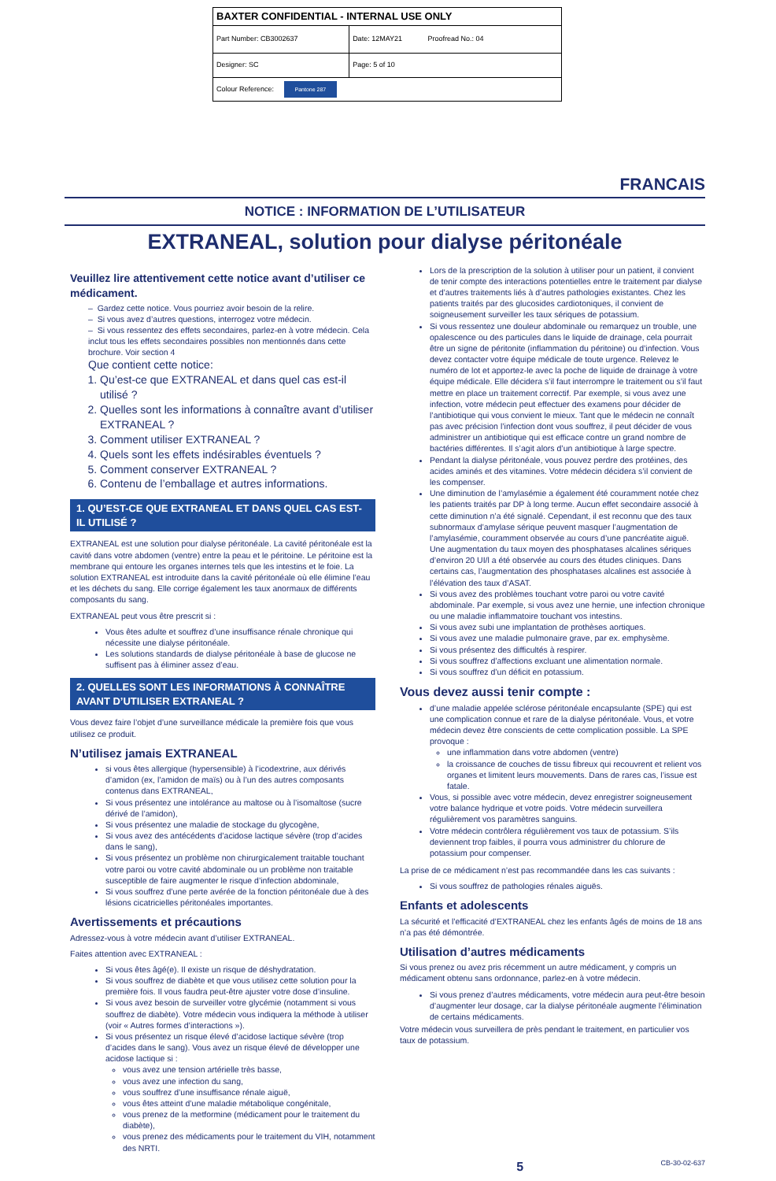| BAXTER CONFIDENTIAL - INTERNAL USE ONLY | |
| Part Number: CB3002637 | Date: 12MAY21 Proofread No.: 04 |
| Designer: SC | Page: 5 of 10 |
| Colour Reference: Pantone 287 | |
FRANCAIS
NOTICE : INFORMATION DE L’UTILISATEUR
EXTRANEAL, solution pour dialyse péritonéale
Veuillez lire attentivement cette notice avant d’utiliser ce médicament.
– Gardez cette notice. Vous pourriez avoir besoin de la relire.
– Si vous avez d’autres questions, interrogez votre médecin.
– Si vous ressentez des effets secondaires, parlez-en à votre médecin. Cela inclut tous les effets secondaires possibles non mentionnés dans cette brochure. Voir section 4
Que contient cette notice:
1. Qu’est-ce que EXTRANEAL et dans quel cas est-il utilisé ?
2. Quelles sont les informations à connaître avant d’utiliser EXTRANEAL ?
3. Comment utiliser EXTRANEAL ?
4. Quels sont les effets indésirables éventuels ?
5. Comment conserver EXTRANEAL ?
6. Contenu de l’emballage et autres informations.
1. QU’EST-CE QUE EXTRANEAL ET DANS QUEL CAS EST-IL UTILISÉ ?
EXTRANEAL est une solution pour dialyse péritonéale. La cavité péritonéale est la cavité dans votre abdomen (ventre) entre la peau et le péritoine. Le péritoine est la membrane qui entoure les organes internes tels que les intestins et le foie. La solution EXTRANEAL est introduite dans la cavité péritonéale où elle élimine l’eau et les déchets du sang. Elle corrige également les taux anormaux de différents composants du sang.
EXTRANEAL peut vous être prescrit si :
Vous êtes adulte et souffrez d’une insuffisance rénale chronique qui nécessite une dialyse péritonéale.
Les solutions standards de dialyse péritonéale à base de glucose ne suffisent pas à éliminer assez d’eau.
2. QUELLES SONT LES INFORMATIONS À CONNAÎTRE AVANT D’UTILISER EXTRANEAL ?
Vous devez faire l’objet d’une surveillance médicale la première fois que vous utilisez ce produit.
N’utilisez jamais EXTRANEAL
si vous êtes allergique (hypersensible) à l’icodextrine, aux dérivés d’amidon (ex, l’amidon de maïs) ou à l’un des autres composants contenus dans EXTRANEAL,
Si vous présentez une intolérance au maltose ou à l’isomaltose (sucre dérivé de l’amidon),
Si vous présentez une maladie de stockage du glycogène,
Si vous avez des antécédents d’acidose lactique sévère (trop d’acides dans le sang),
Si vous présentez un problème non chirurgicalement traitable touchant votre paroi ou votre cavité abdominale ou un problème non traitable susceptible de faire augmenter le risque d’infection abdominale,
Si vous souffrez d’une perte avérée de la fonction péritonéale due à des lésions cicatricielles péritonéales importantes.
Avertissements et précautions
Adressez-vous à votre médecin avant d’utiliser EXTRANEAL.
Faites attention avec EXTRANEAL :
Si vous êtes âgé(e). Il existe un risque de déshydratation.
Si vous souffrez de diabète et que vous utilisez cette solution pour la première fois. Il vous faudra peut-être ajuster votre dose d’insuline.
Si vous avez besoin de surveiller votre glycémie (notamment si vous souffrez de diabète). Votre médecin vous indiquera la méthode à utiliser (voir « Autres formes d’interactions »).
Si vous présentez un risque élevé d’acidose lactique sévère (trop d’acides dans le sang). Vous avez un risque élevé de développer une acidose lactique si :
vous avez une tension artérielle très basse,
vous avez une infection du sang,
vous souffrez d’une insuffisance rénale aiguë,
vous êtes atteint d’une maladie métabolique congénitale,
vous prenez de la metformine (médicament pour le traitement du diabète),
vous prenez des médicaments pour le traitement du VIH, notamment des NRTI.
Lors de la prescription de la solution à utiliser pour un patient, il convient de tenir compte des interactions potentielles entre le traitement par dialyse et d’autres traitements liés à d’autres pathologies existantes. Chez les patients traités par des glucosides cardiotoniques, il convient de soigneusement surveiller les taux sériques de potassium.
Si vous ressentez une douleur abdominale ou remarquez un trouble, une opalescence ou des particules dans le liquide de drainage, cela pourrait être un signe de péritonite (inflammation du péritoine) ou d’infection. Vous devez contacter votre équipe médicale de toute urgence. Relevez le numéro de lot et apportez-le avec la poche de liquide de drainage à votre équipe médicale. Elle décidera s’il faut interrompre le traitement ou s’il faut mettre en place un traitement correctif. Par exemple, si vous avez une infection, votre médecin peut effectuer des examens pour décider de l’antibiotique qui vous convient le mieux. Tant que le médecin ne connaît pas avec précision l’infection dont vous souffrez, il peut décider de vous administrer un antibiotique qui est efficace contre un grand nombre de bactéries différentes. Il s’agit alors d’un antibiotique à large spectre.
Pendant la dialyse péritonéale, vous pouvez perdre des protéines, des acides aminés et des vitamines. Votre médecin décidera s’il convient de les compenser.
Une diminution de l’amylasémie a également été couramment notée chez les patients traités par DP à long terme. Aucun effet secondaire associé à cette diminution n’a été signalé. Cependant, il est reconnu que des taux subnormaux d’amylase sérique peuvent masquer l’augmentation de l’amylasémie, couramment observée au cours d’une pancréatite aiguë. Une augmentation du taux moyen des phosphatases alcalines sériques d’environ 20 UI/l a été observée au cours des études cliniques. Dans certains cas, l’augmentation des phosphatases alcalines est associée à l’élévation des taux d’ASAT.
Si vous avez des problèmes touchant votre paroi ou votre cavité abdominale. Par exemple, si vous avez une hernie, une infection chronique ou une maladie inflammatoire touchant vos intestins.
Si vous avez subi une implantation de prothèses aortiques.
Si vous avez une maladie pulmonaire grave, par ex. emphysème.
Si vous présentez des difficultés à respirer.
Si vous souffrez d’affections excluant une alimentation normale.
Si vous souffrez d’un déficit en potassium.
Vous devez aussi tenir compte :
d’une maladie appelée sclérose péritonéale encapsulante (SPE) qui est une complication connue et rare de la dialyse péritonéale. Vous, et votre médecin devez être conscients de cette complication possible. La SPE provoque :
une inflammation dans votre abdomen (ventre)
la croissance de couches de tissu fibreux qui recouvrent et relient vos organes et limitent leurs mouvements. Dans de rares cas, l’issue est fatale.
Vous, si possible avec votre médecin, devez enregistrer soigneusement votre balance hydrique et votre poids. Votre médecin surveillera régulièrement vos paramètres sanguins.
Votre médecin contrôlera régulièrement vos taux de potassium. S’ils deviennent trop faibles, il pourra vous administrer du chlorure de potassium pour compenser.
La prise de ce médicament n’est pas recommandée dans les cas suivants :
Si vous souffrez de pathologies rénales aiguës.
Enfants et adolescents
La sécurité et l’efficacité d’EXTRANEAL chez les enfants âgés de moins de 18 ans n’a pas été démontrée.
Utilisation d’autres médicaments
Si vous prenez ou avez pris récemment un autre médicament, y compris un médicament obtenu sans ordonnance, parlez-en à votre médecin.
Si vous prenez d’autres médicaments, votre médecin aura peut-être besoin d’augmenter leur dosage, car la dialyse péritonéale augmente l’élimination de certains médicaments.
Votre médecin vous surveillera de près pendant le traitement, en particulier vos taux de potassium.
5 CB-30-02-637